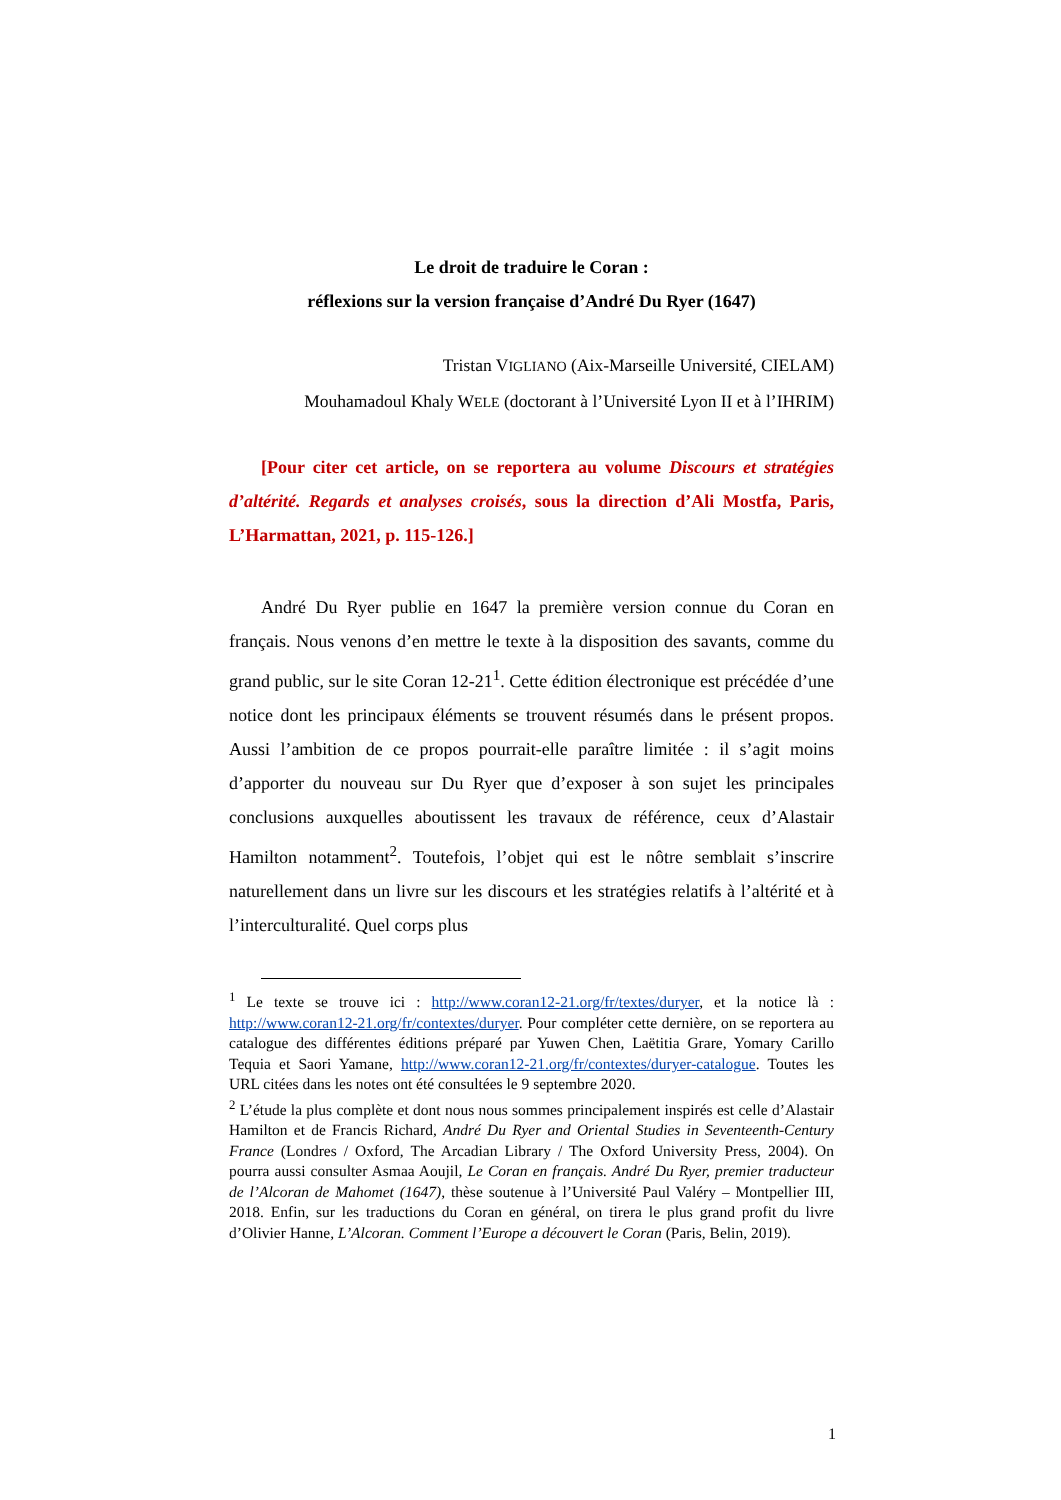Le droit de traduire le Coran :
réflexions sur la version française d’André Du Ryer (1647)
Tristan VIGLIANO (Aix-Marseille Université, CIELAM)
Mouhamadoul Khaly WELE (doctorant à l’Université Lyon II et à l’IHRIM)
[Pour citer cet article, on se reportera au volume Discours et stratégies d’altérité. Regards et analyses croisés, sous la direction d’Ali Mostfa, Paris, L’Harmattan, 2021, p. 115-126.]
André Du Ryer publie en 1647 la première version connue du Coran en français. Nous venons d’en mettre le texte à la disposition des savants, comme du grand public, sur le site Coran 12-21<sup>1</sup>. Cette édition électronique est précédée d’une notice dont les principaux éléments se trouvent résumés dans le présent propos. Aussi l’ambition de ce propos pourrait-elle paraître limitée : il s’agit moins d’apporter du nouveau sur Du Ryer que d’exposer à son sujet les principales conclusions auxquelles aboutissent les travaux de référence, ceux d’Alastair Hamilton notamment<sup>2</sup>. Toutefois, l’objet qui est le nôtre semblait s’inscrire naturellement dans un livre sur les discours et les stratégies relatifs à l’altérité et à l’interculturalité. Quel corps plus
<sup>1</sup> Le texte se trouve ici : http://www.coran12-21.org/fr/textes/duryer, et la notice là : http://www.coran12-21.org/fr/contextes/duryer. Pour compléter cette dernière, on se reportera au catalogue des différentes éditions préparé par Yuwen Chen, Laëtitia Grare, Yomary Carillo Tequia et Saori Yamane, http://www.coran12-21.org/fr/contextes/duryer-catalogue. Toutes les URL citées dans les notes ont été consultées le 9 septembre 2020.
<sup>2</sup> L’étude la plus complète et dont nous nous sommes principalement inspirés est celle d’Alastair Hamilton et de Francis Richard, André Du Ryer and Oriental Studies in Seventeenth-Century France (Londres / Oxford, The Arcadian Library / The Oxford University Press, 2004). On pourra aussi consulter Asmaa Aoujil, Le Coran en français. André Du Ryer, premier traducteur de l’Alcoran de Mahomet (1647), thèse soutenue à l’Université Paul Valéry – Montpellier III, 2018. Enfin, sur les traductions du Coran en général, on tirera le plus grand profit du livre d’Olivier Hanne, L’Alcoran. Comment l’Europe a découvert le Coran (Paris, Belin, 2019).
1